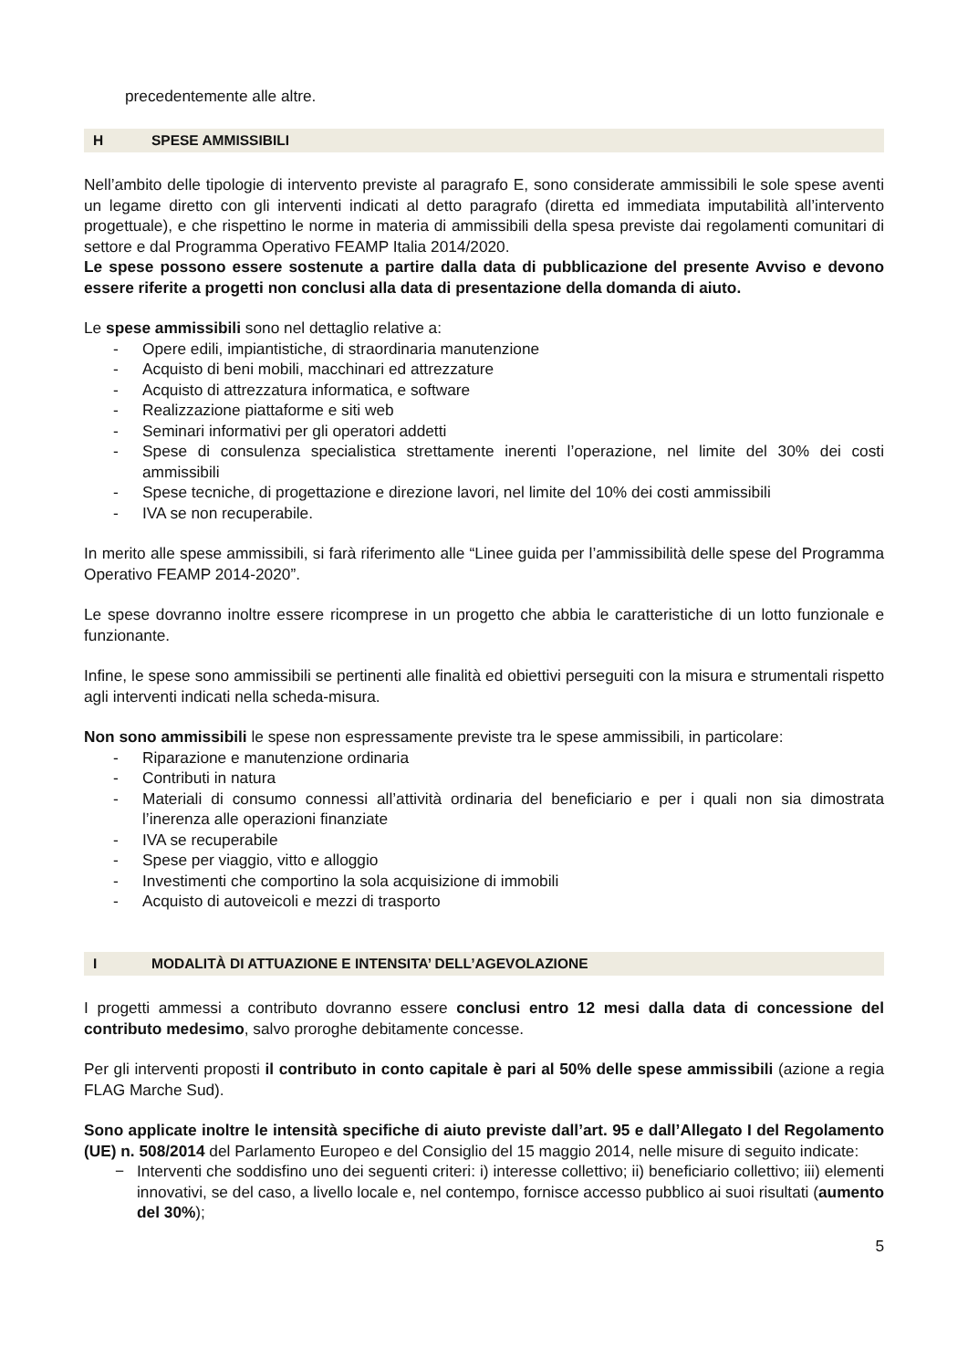precedentemente alle altre.
H SPESE AMMISSIBILI
Nell’ambito delle tipologie di intervento previste al paragrafo E, sono considerate ammissibili le sole spese aventi un legame diretto con gli interventi indicati al detto paragrafo (diretta ed immediata imputabilità all’intervento progettuale), e che rispettino le norme in materia di ammissibili della spesa previste dai regolamenti comunitari di settore e dal Programma Operativo FEAMP Italia 2014/2020.
Le spese possono essere sostenute a partire dalla data di pubblicazione del presente Avviso e devono essere riferite a progetti non conclusi alla data di presentazione della domanda di aiuto.
Le spese ammissibili sono nel dettaglio relative a:
- Opere edili, impiantistiche, di straordinaria manutenzione
- Acquisto di beni mobili, macchinari ed attrezzature
- Acquisto di attrezzatura informatica, e software
- Realizzazione piattaforme e siti web
- Seminari informativi per gli operatori addetti
- Spese di consulenza specialistica strettamente inerenti l’operazione, nel limite del 30% dei costi ammissibili
- Spese tecniche, di progettazione e direzione lavori, nel limite del 10% dei costi ammissibili
- IVA se non recuperabile.
In merito alle spese ammissibili, si farà riferimento alle “Linee guida per l’ammissibilità delle spese del Programma Operativo FEAMP 2014-2020”.
Le spese dovranno inoltre essere ricomprese in un progetto che abbia le caratteristiche di un lotto funzionale e funzionante.
Infine, le spese sono ammissibili se pertinenti alle finalità ed obiettivi perseguiti con la misura e strumentali rispetto agli interventi indicati nella scheda-misura.
Non sono ammissibili le spese non espressamente previste tra le spese ammissibili, in particolare:
- Riparazione e manutenzione ordinaria
- Contributi in natura
- Materiali di consumo connessi all’attività ordinaria del beneficiario e per i quali non sia dimostrata l’inerenza alle operazioni finanziate
- IVA se recuperabile
- Spese per viaggio, vitto e alloggio
- Investimenti che comportino la sola acquisizione di immobili
- Acquisto di autoveicoli e mezzi di trasporto
I MODALITÀ DI ATTUAZIONE E INTENSITA’ DELL’AGEVOLAZIONE
I progetti ammessi a contributo dovranno essere conclusi entro 12 mesi dalla data di concessione del contributo medesimo, salvo proroghe debitamente concesse.
Per gli interventi proposti il contributo in conto capitale è pari al 50% delle spese ammissibili (azione a regia FLAG Marche Sud).
Sono applicate inoltre le intensità specifiche di aiuto previste dall’art. 95 e dall’Allegato I del Regolamento (UE) n. 508/2014 del Parlamento Europeo e del Consiglio del 15 maggio 2014, nelle misure di seguito indicate:
− Interventi che soddisfino uno dei seguenti criteri: i) interesse collettivo; ii) beneficiario collettivo; iii) elementi innovativi, se del caso, a livello locale e, nel contempo, fornisce accesso pubblico ai suoi risultati (aumento del 30%);
5